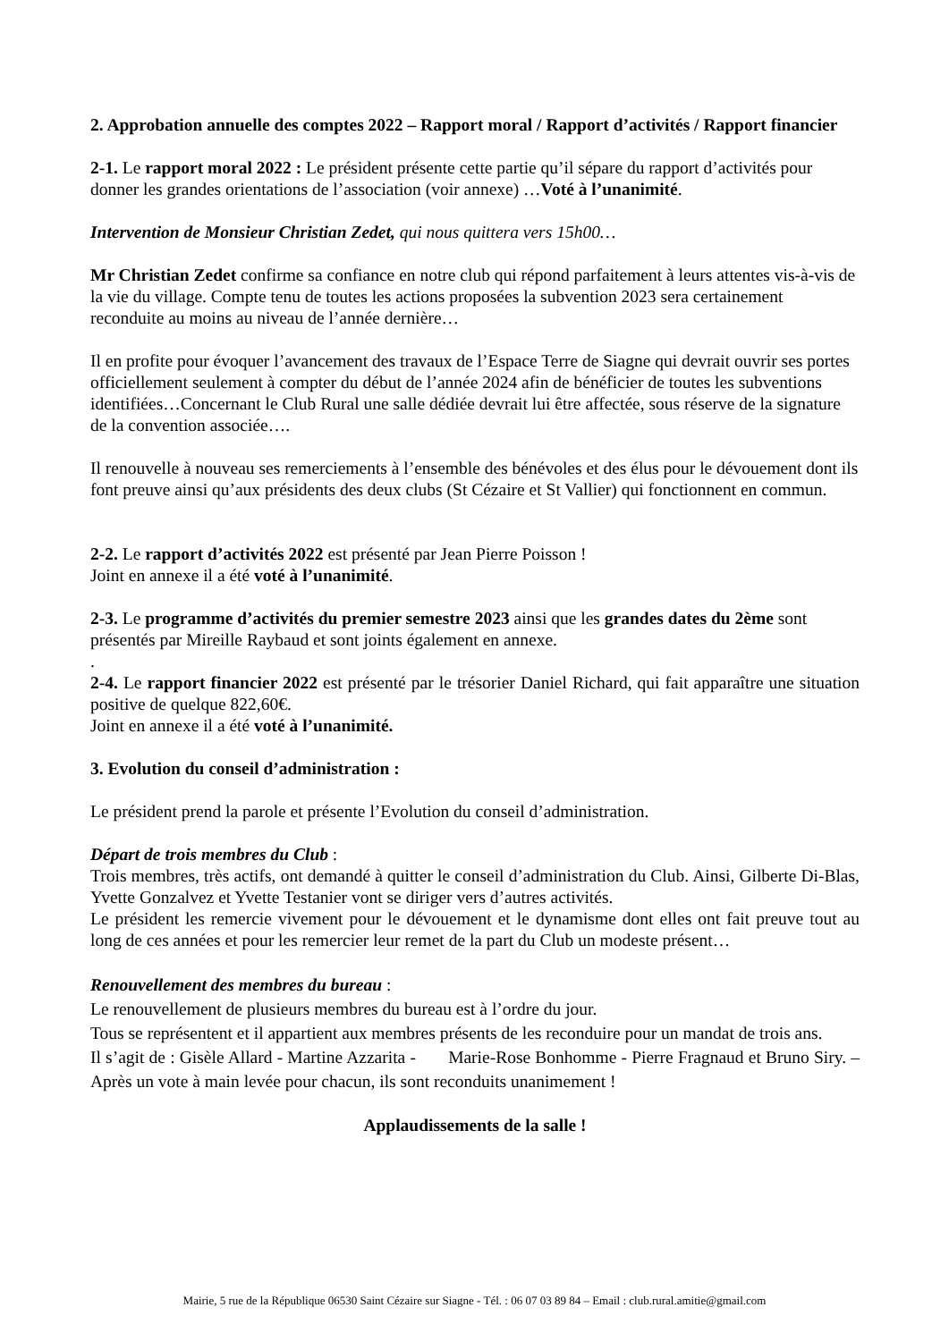2. Approbation annuelle des comptes 2022 – Rapport moral / Rapport d’activités / Rapport financier
2-1. Le rapport moral 2022 : Le président présente cette partie qu’il sépare du rapport d’activités pour donner les grandes orientations de l’association (voir annexe) …Voté à l’unanimité.
Intervention de Monsieur Christian Zedet, qui nous quittera vers 15h00…
Mr Christian Zedet confirme sa confiance en notre club qui répond parfaitement à leurs attentes vis-à-vis de la vie du village. Compte tenu de toutes les actions proposées la subvention 2023 sera certainement reconduite au moins au niveau de l’année dernière…
Il en profite pour évoquer l’avancement des travaux de l’Espace Terre de Siagne qui devrait ouvrir ses portes officiellement seulement à compter du début de l’année 2024 afin de bénéficier de toutes les subventions identifiées…Concernant le Club Rural une salle dédiée devrait lui être affectée, sous réserve de la signature de la convention associée….
Il renouvelle à nouveau ses remerciements à l’ensemble des bénévoles et des élus pour le dévouement dont ils font preuve ainsi qu’aux présidents des deux clubs (St Cézaire et St Vallier) qui fonctionnent en commun.
2-2. Le rapport d’activités 2022 est présenté par Jean Pierre Poisson !
Joint en annexe il a été voté à l’unanimité.
2-3. Le programme d’activités du premier semestre 2023 ainsi que les grandes dates du 2ème sont présentés par Mireille Raybaud et sont joints également en annexe.
.
2-4. Le rapport financier 2022 est présenté par le trésorier Daniel Richard, qui fait apparaître une situation positive de quelque 822,60€.
Joint en annexe il a été voté à l’unanimité.
3. Evolution du conseil d’administration :
Le président prend la parole et présente l’Evolution du conseil d’administration.
Départ de trois membres du Club :
Trois membres, très actifs, ont demandé à quitter le conseil d’administration du Club. Ainsi, Gilberte Di-Blas, Yvette Gonzalvez et Yvette Testanier vont se diriger vers d’autres activités.
Le président les remercie vivement pour le dévouement et le dynamisme dont elles ont fait preuve tout au long de ces années et pour les remercier leur remet de la part du Club un modeste présent…
Renouvellement des membres du bureau :
Le renouvellement de plusieurs membres du bureau est à l’ordre du jour.
Tous se représentent et il appartient aux membres présents de les reconduire pour un mandat de trois ans.
Il s’agit de : Gisèle Allard - Martine Azzarita - Marie-Rose Bonhomme - Pierre Fragnaud et Bruno Siry. – Après un vote à main levée pour chacun, ils sont reconduits unanimement !
Applaudissements de la salle !
Mairie, 5 rue de la République 06530 Saint Cézaire sur Siagne - Tél. : 06 07 03 89 84 – Email : club.rural.amitie@gmail.com